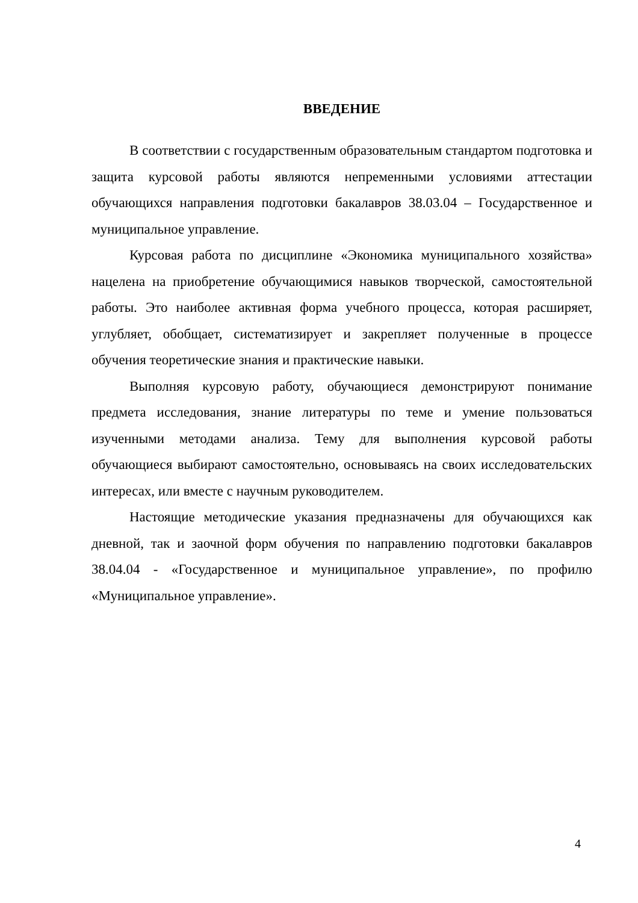ВВЕДЕНИЕ
В соответствии с государственным образовательным стандартом подготовка и защита курсовой работы являются непременными условиями аттестации обучающихся направления подготовки бакалавров 38.03.04 – Государственное и муниципальное управление.
Курсовая работа по дисциплине «Экономика муниципального хозяйства» нацелена на приобретение обучающимися навыков творческой, самостоятельной работы. Это наиболее активная форма учебного процесса, которая расширяет, углубляет, обобщает, систематизирует и закрепляет полученные в процессе обучения теоретические знания и практические навыки.
Выполняя курсовую работу, обучающиеся демонстрируют понимание предмета исследования, знание литературы по теме и умение пользоваться изученными методами анализа. Тему для выполнения курсовой работы обучающиеся выбирают самостоятельно, основываясь на своих исследовательских интересах, или вместе с научным руководителем.
Настоящие методические указания предназначены для обучающихся как дневной, так и заочной форм обучения по направлению подготовки бакалавров 38.04.04 - «Государственное и муниципальное управление», по профилю «Муниципальное управление».
4